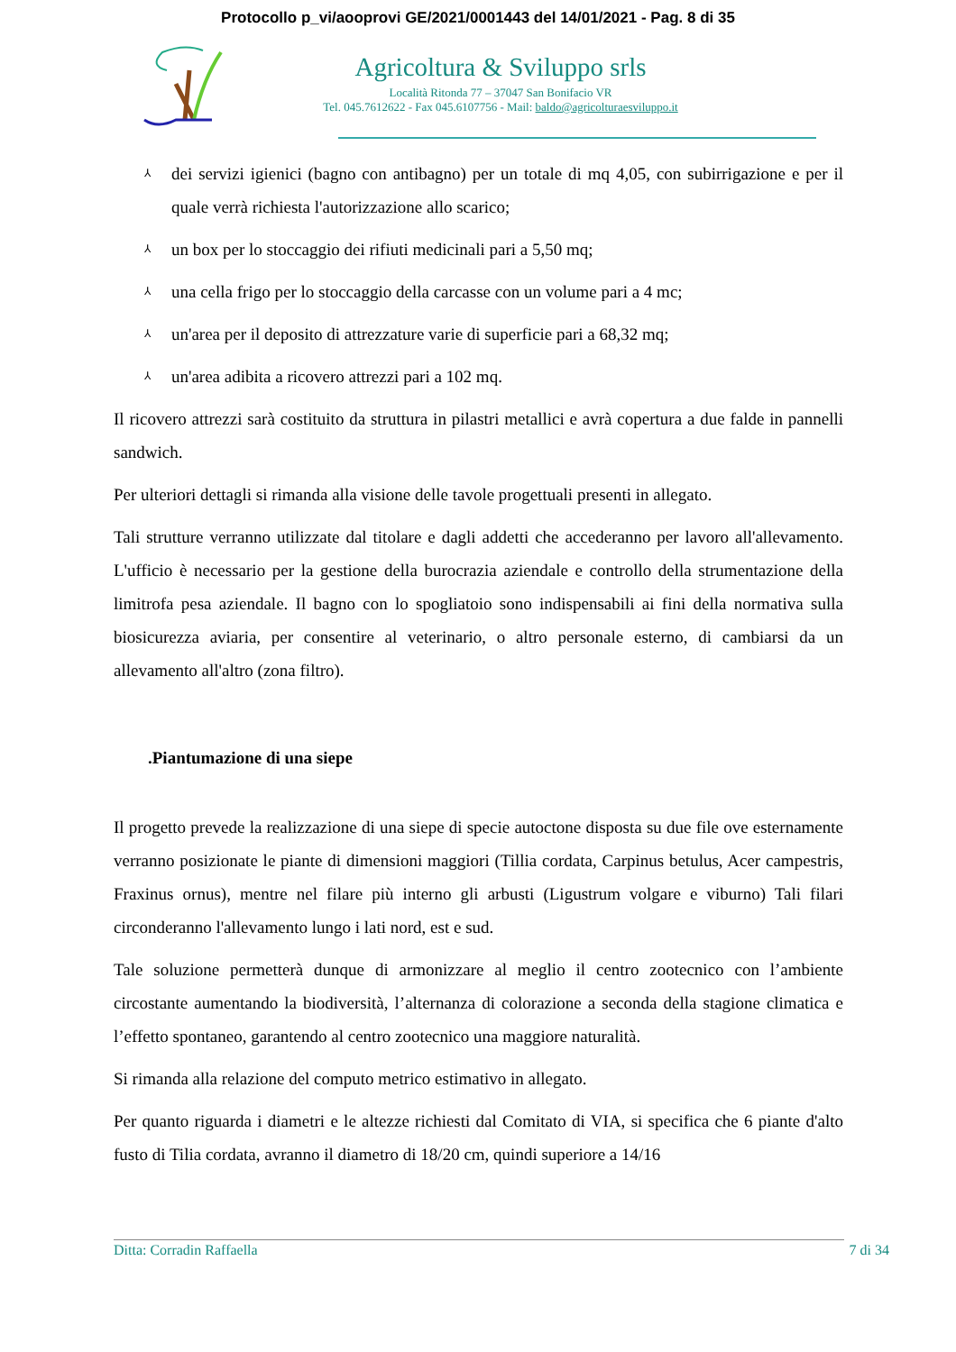Protocollo p_vi/aooprovi GE/2021/0001443 del 14/01/2021 - Pag. 8 di 35
Agricoltura & Sviluppo srls
Località Ritonda 77 – 37047 San Bonifacio VR
Tel. 045.7612622 - Fax 045.6107756 - Mail: baldo@agricolturaesviluppo.it
⅄ dei servizi igienici (bagno con antibagno) per un totale di mq 4,05, con subirrigazione e per il quale verrà richiesta l'autorizzazione allo scarico;
⅄ un box per lo stoccaggio dei rifiuti medicinali pari a 5,50 mq;
⅄ una cella frigo per lo stoccaggio della carcasse con un volume pari a 4 mc;
⅄ un'area per il deposito di attrezzature varie di superficie pari a 68,32 mq;
⅄ un'area adibita a ricovero attrezzi pari a 102 mq.
Il ricovero attrezzi sarà costituito da struttura in pilastri metallici e avrà copertura a due falde in pannelli sandwich.
Per ulteriori dettagli si rimanda alla visione delle tavole progettuali presenti in allegato.
Tali strutture verranno utilizzate dal titolare e dagli addetti che accederanno per lavoro all'allevamento. L'ufficio è necessario per la gestione della burocrazia aziendale e controllo della strumentazione della limitrofa pesa aziendale. Il bagno con lo spogliatoio sono indispensabili ai fini della normativa sulla biosicurezza aviaria, per consentire al veterinario, o altro personale esterno, di cambiarsi da un allevamento all'altro (zona filtro).
.Piantumazione di una siepe
Il progetto prevede la realizzazione di una siepe di specie autoctone disposta su due file ove esternamente verranno posizionate le piante di dimensioni maggiori (Tillia cordata, Carpinus betulus, Acer campestris, Fraxinus ornus), mentre nel filare più interno gli arbusti (Ligustrum volgare e viburno) Tali filari circonderanno l'allevamento lungo i lati nord, est e sud.
Tale soluzione permetterà dunque di armonizzare al meglio il centro zootecnico con l’ambiente circostante aumentando la biodiversità, l’alternanza di colorazione a seconda della stagione climatica e l’effetto spontaneo, garantendo al centro zootecnico una maggiore naturalità.
Si rimanda alla relazione del computo metrico estimativo in allegato.
Per quanto riguarda i diametri e le altezze richiesti dal Comitato di VIA, si specifica che 6 piante d'alto fusto di Tilia cordata, avranno il diametro di 18/20 cm, quindi superiore a 14/16
Ditta: Corradin Raffaella 7 di 34